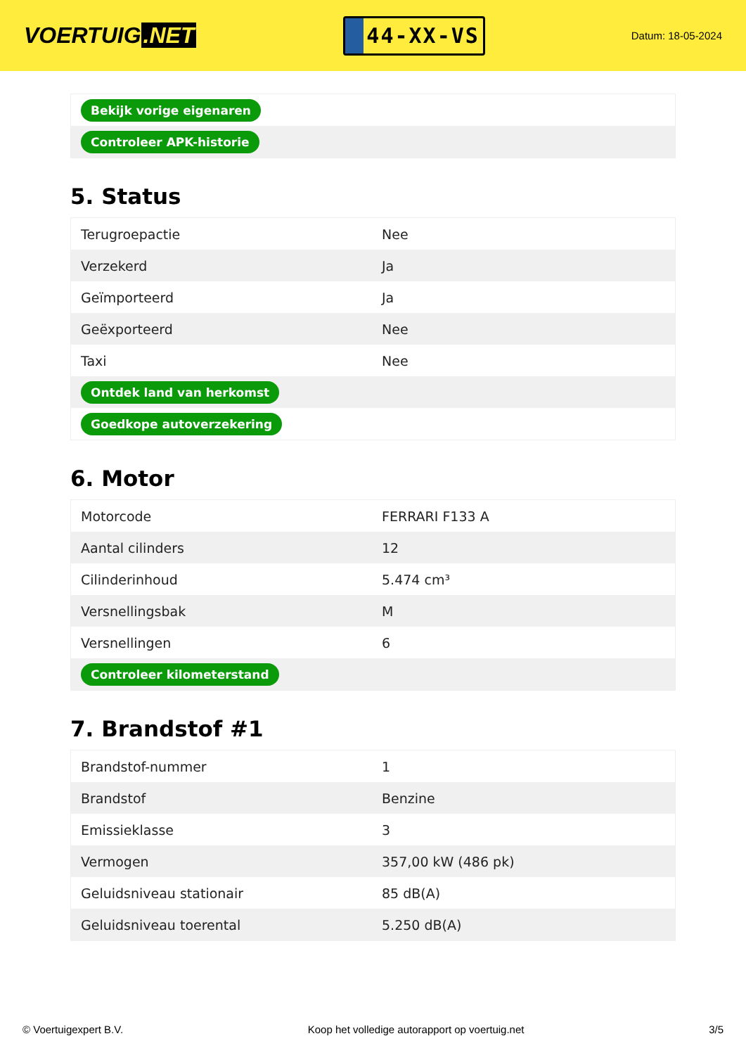VOERTUIG.NET
44-XX-VS
Datum: 18-05-2024
| Bekijk vorige eigenaren |
| Controleer APK-historie |
5. Status
| Terugroepactie | Nee |
| Verzekerd | Ja |
| Geïmporteerd | Ja |
| Geëxporteerd | Nee |
| Taxi | Nee |
| Ontdek land van herkomst | |
| Goedkope autoverzekering | |
6. Motor
| Motorcode | FERRARI F133 A |
| Aantal cilinders | 12 |
| Cilinderinhoud | 5.474 cm³ |
| Versnellingsbak | M |
| Versnellingen | 6 |
| Controleer kilometerstand | |
7. Brandstof #1
| Brandstof-nummer | 1 |
| Brandstof | Benzine |
| Emissieklasse | 3 |
| Vermogen | 357,00 kW (486 pk) |
| Geluidsniveau stationair | 85 dB(A) |
| Geluidsniveau toerental | 5.250 dB(A) |
© Voertuigexpert B.V. Koop het volledige autorapport op voertuig.net 3/5